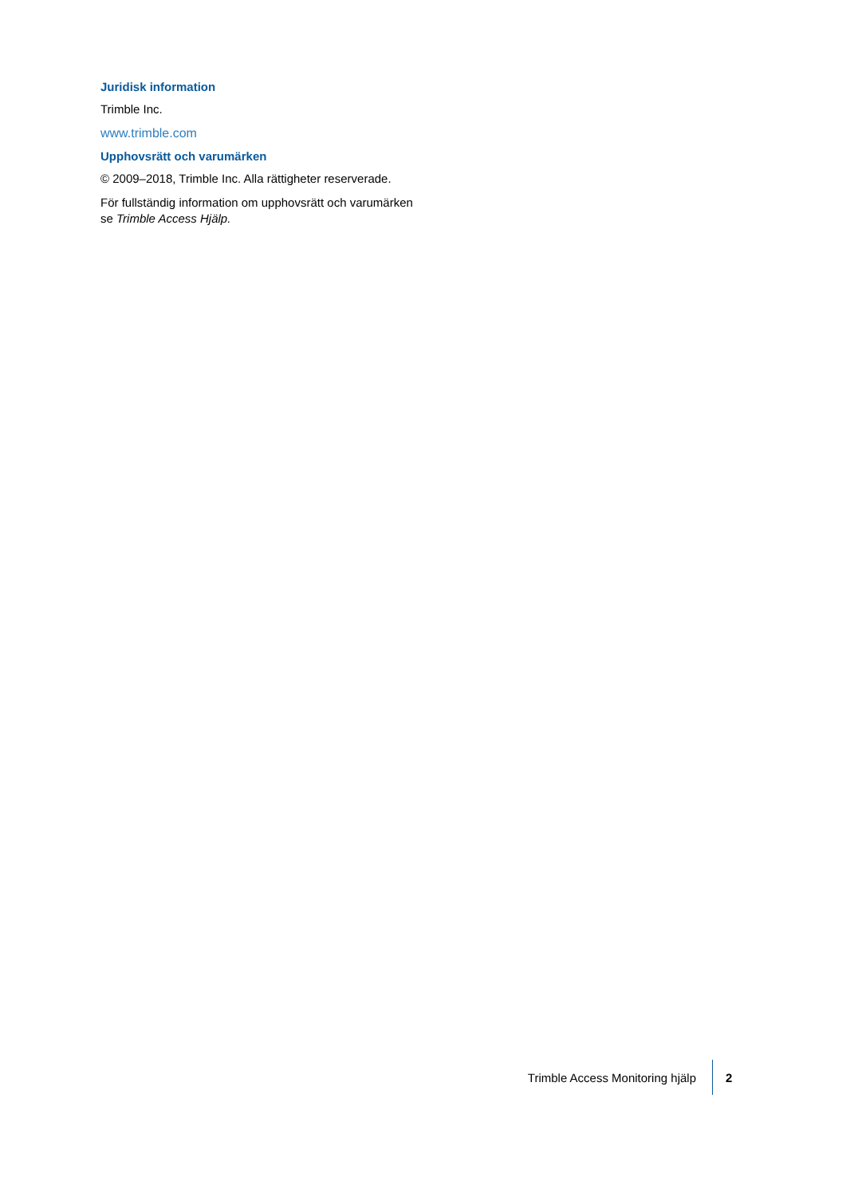Juridisk information
Trimble Inc.
www.trimble.com
Upphovsrätt och varumärken
© 2009–2018, Trimble Inc. Alla rättigheter reserverade.
För fullständig information om upphovsrätt och varumärken se Trimble Access Hjälp.
Trimble Access Monitoring hjälp
2